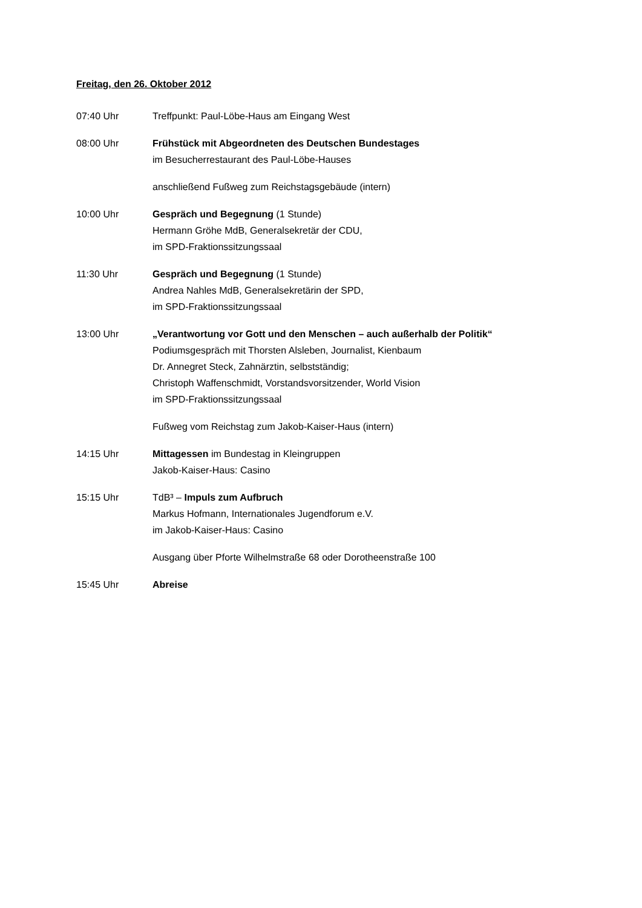Freitag, den 26. Oktober 2012
07:40 Uhr Treffpunkt: Paul-Löbe-Haus am Eingang West
08:00 Uhr Frühstück mit Abgeordneten des Deutschen Bundestages
im Besucherrestaurant des Paul-Löbe-Hauses
anschließend Fußweg zum Reichstagsgebäude (intern)
10:00 Uhr Gespräch und Begegnung (1 Stunde)
Hermann Gröhe MdB, Generalsekretär der CDU,
im SPD-Fraktionssitzungssaal
11:30 Uhr Gespräch und Begegnung (1 Stunde)
Andrea Nahles MdB, Generalsekretärin der SPD,
im SPD-Fraktionssitzungssaal
13:00 Uhr „Verantwortung vor Gott und den Menschen – auch außerhalb der Politik“
Podiumsgespräch mit Thorsten Alsleben, Journalist, Kienbaum
Dr. Annegret Steck, Zahnärztin, selbstständig;
Christoph Waffenschmidt, Vorstandsvorsitzender, World Vision
im SPD-Fraktionssitzungssaal
Fußweg vom Reichstag zum Jakob-Kaiser-Haus (intern)
14:15 Uhr Mittagessen im Bundestag in Kleingruppen
Jakob-Kaiser-Haus: Casino
15:15 Uhr TdB³ – Impuls zum Aufbruch
Markus Hofmann, Internationales Jugendforum e.V.
im Jakob-Kaiser-Haus: Casino
Ausgang über Pforte Wilhelmstraße 68 oder Dorotheenstraße 100
15:45 Uhr Abreise